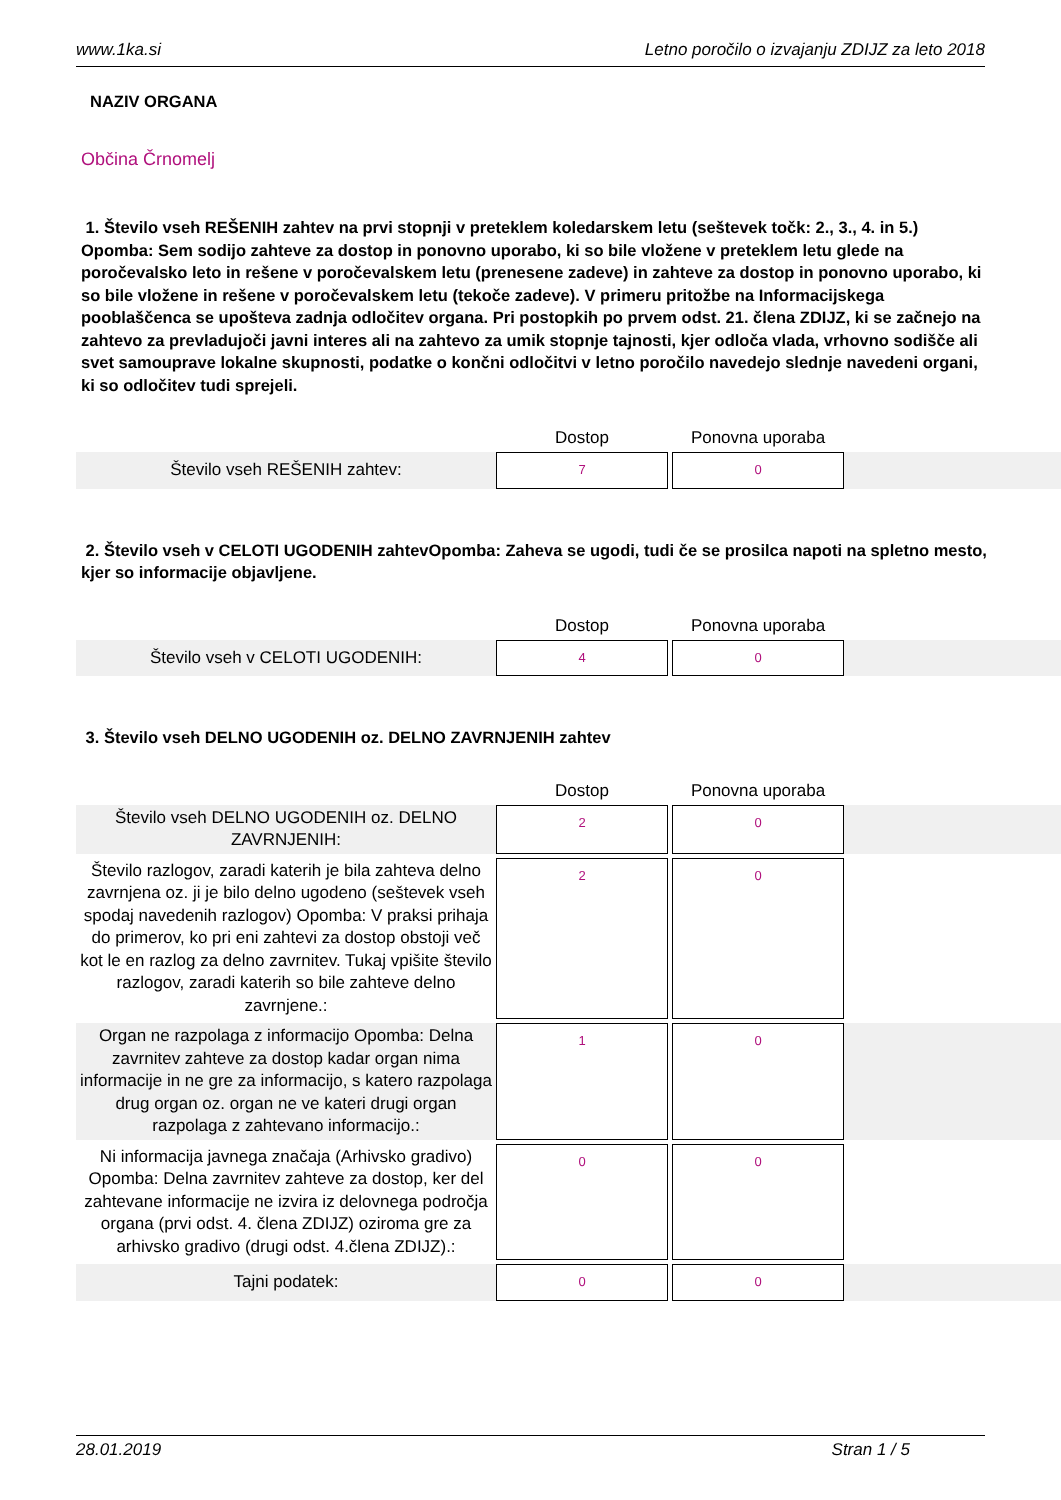www.1ka.si Letno poročilo o izvajanju ZDIJZ za leto 2018
NAZIV ORGANA
Občina Črnomelj
1. Število vseh REŠENIH zahtev na prvi stopnji v preteklem koledarskem letu (seštevek točk: 2., 3., 4. in 5.) Opomba: Sem sodijo zahteve za dostop in ponovno uporabo, ki so bile vložene v preteklem letu glede na poročevalsko leto in rešene v poročevalskem letu (prenesene zadeve) in zahteve za dostop in ponovno uporabo, ki so bile vložene in rešene v poročevalskem letu (tekoče zadeve). V primeru pritožbe na Informacijskega pooblaščenca se upošteva zadnja odločitev organa. Pri postopkih po prvem odst. 21. člena ZDIJZ, ki se začnejo na zahtevo za prevladujoči javni interes ali na zahtevo za umik stopnje tajnosti, kjer odloča vlada, vrhovno sodišče ali svet samouprave lokalne skupnosti, podatke o končni odločitvi v letno poročilo navedejo slednje navedeni organi, ki so odločitev tudi sprejeli.
| | Dostop | | Ponovna uporaba | |
| --- | --- | --- | --- | --- |
| Število vseh REŠENIH zahtev: | 7 | | 0 | |
2. Število vseh v CELOTI UGODENIH zahtevOpomba: Zaheva se ugodi, tudi če se prosilca napoti na spletno mesto, kjer so informacije objavljene.
| | Dostop | | Ponovna uporaba | |
| --- | --- | --- | --- | --- |
| Število vseh v CELOTI UGODENIH: | 4 | | 0 | |
3. Število vseh DELNO UGODENIH oz. DELNO ZAVRNJENIH zahtev
| | Dostop | | Ponovna uporaba | |
| --- | --- | --- | --- | --- |
| Število vseh DELNO UGODENIH oz. DELNO ZAVRNJENIH: | 2 | | 0 | |
| Število razlogov, zaradi katerih je bila zahteva delno zavrnjena oz. ji je bilo delno ugodeno (seštevek vseh spodaj navedenih razlogov) Opomba: V praksi prihaja do primerov, ko pri eni zahtevi za dostop obstoji več kot le en razlog za delno zavrnitev. Tukaj vpišite število razlogov, zaradi katerih so bile zahteve delno zavrnjene.: | 2 | | 0 | |
| Organ ne razpolaga z informacijo Opomba: Delna zavrnitev zahteve za dostop kadar organ nima informacije in ne gre za informacijo, s katero razpolaga drug organ oz. organ ne ve kateri drugi organ razpolaga z zahtevano informacijo.: | 1 | | 0 | |
| Ni informacija javnega značaja (Arhivsko gradivo) Opomba: Delna zavrnitev zahteve za dostop, ker del zahtevane informacije ne izvira iz delovnega področja organa (prvi odst. 4. člena ZDIJZ) oziroma gre za arhivsko gradivo (drugi odst. 4.člena ZDIJZ).: | 0 | | 0 | |
| Tajni podatek: | 0 | | 0 | |
28.01.2019 Stran 1 / 5